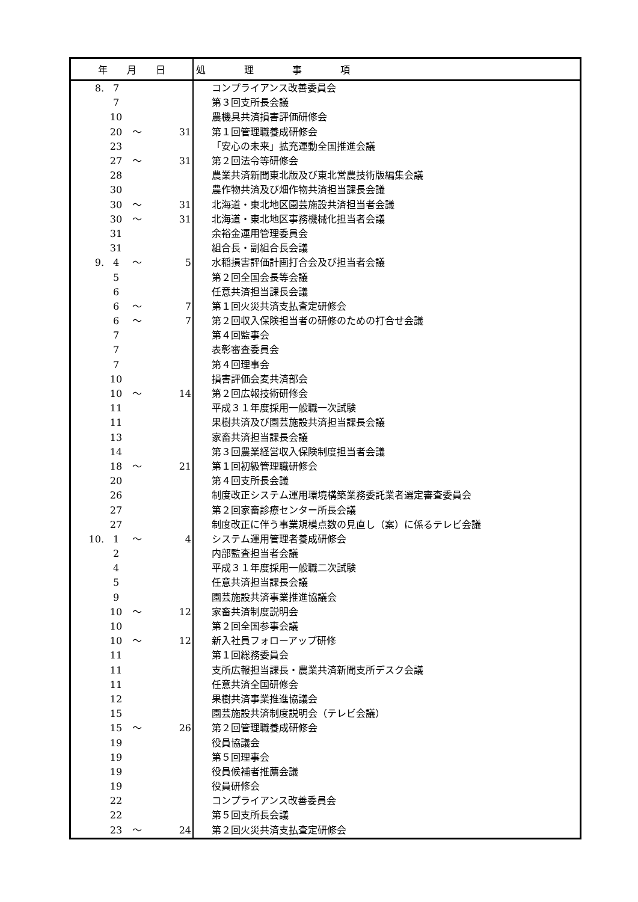| 年 月 日 | | | | 処 理 事 項 |
| --- | --- | --- | --- | --- |
| 8. | 7 | | | コンプライアンス改善委員会 |
| | 7 | | | 第３回支所長会議 |
| | 10 | | | 農機具共済損害評価研修会 |
| | 20 | ～ | 31 | 第１回管理職養成研修会 |
| | 23 | | | 「安心の未来」拡充運動全国推進会議 |
| | 27 | ～ | 31 | 第２回法令等研修会 |
| | 28 | | | 農業共済新聞東北版及び東北営農技術版編集会議 |
| | 30 | | | 農作物共済及び畑作物共済担当課長会議 |
| | 30 | ～ | 31 | 北海道・東北地区園芸施設共済担当者会議 |
| | 30 | ～ | 31 | 北海道・東北地区事務機械化担当者会議 |
| | 31 | | | 余裕金運用管理委員会 |
| | 31 | | | 組合長・副組合長会議 |
| 9. | 4 | ～ | 5 | 水稲損害評価計画打合会及び担当者会議 |
| | 5 | | | 第２回全国会長等会議 |
| | 6 | | | 任意共済担当課長会議 |
| | 6 | ～ | 7 | 第１回火災共済支払査定研修会 |
| | 6 | ～ | 7 | 第２回収入保険担当者の研修のための打合せ会議 |
| | 7 | | | 第４回監事会 |
| | 7 | | | 表彰審査委員会 |
| | 7 | | | 第４回理事会 |
| | 10 | | | 損害評価会麦共済部会 |
| | 10 | ～ | 14 | 第２回広報技術研修会 |
| | 11 | | | 平成３１年度採用一般職一次試験 |
| | 11 | | | 果樹共済及び園芸施設共済担当課長会議 |
| | 13 | | | 家畜共済担当課長会議 |
| | 14 | | | 第３回農業経営収入保険制度担当者会議 |
| | 18 | ～ | 21 | 第１回初級管理職研修会 |
| | 20 | | | 第４回支所長会議 |
| | 26 | | | 制度改正システム運用環境構築業務委託業者選定審査委員会 |
| | 27 | | | 第２回家畜診療センター所長会議 |
| | 27 | | | 制度改正に伴う事業規模点数の見直し（案）に係るテレビ会議 |
| 10. | 1 | ～ | 4 | システム運用管理者養成研修会 |
| | 2 | | | 内部監査担当者会議 |
| | 4 | | | 平成３１年度採用一般職二次試験 |
| | 5 | | | 任意共済担当課長会議 |
| | 9 | | | 園芸施設共済事業推進協議会 |
| | 10 | ～ | 12 | 家畜共済制度説明会 |
| | 10 | | | 第２回全国参事会議 |
| | 10 | ～ | 12 | 新入社員フォローアップ研修 |
| | 11 | | | 第１回総務委員会 |
| | 11 | | | 支所広報担当課長・農業共済新聞支所デスク会議 |
| | 11 | | | 任意共済全国研修会 |
| | 12 | | | 果樹共済事業推進協議会 |
| | 15 | | | 園芸施設共済制度説明会（テレビ会議） |
| | 15 | ～ | 26 | 第２回管理職養成研修会 |
| | 19 | | | 役員協議会 |
| | 19 | | | 第５回理事会 |
| | 19 | | | 役員候補者推薦会議 |
| | 19 | | | 役員研修会 |
| | 22 | | | コンプライアンス改善委員会 |
| | 22 | | | 第５回支所長会議 |
| | 23 | ～ | 24 | 第２回火災共済支払査定研修会 |